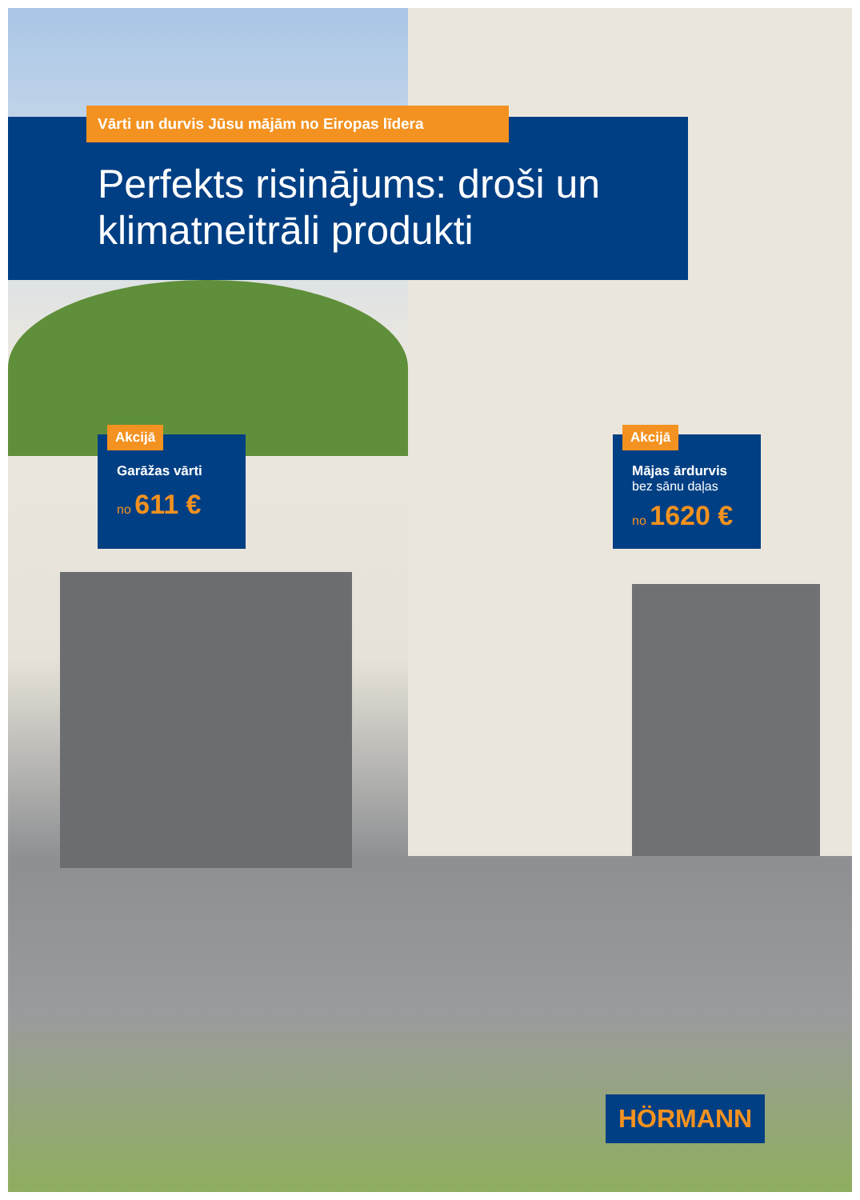Vārti un durvis Jūsu mājām no Eiropas līdera
Perfekts risinājums: droši un
klimatneitrāli produkti
Akcijā
Garāžas vārti
no 611 €
Akcijā
Mājas ārdurvis
bez sānu daļas
no 1620 €
HÖRMANN